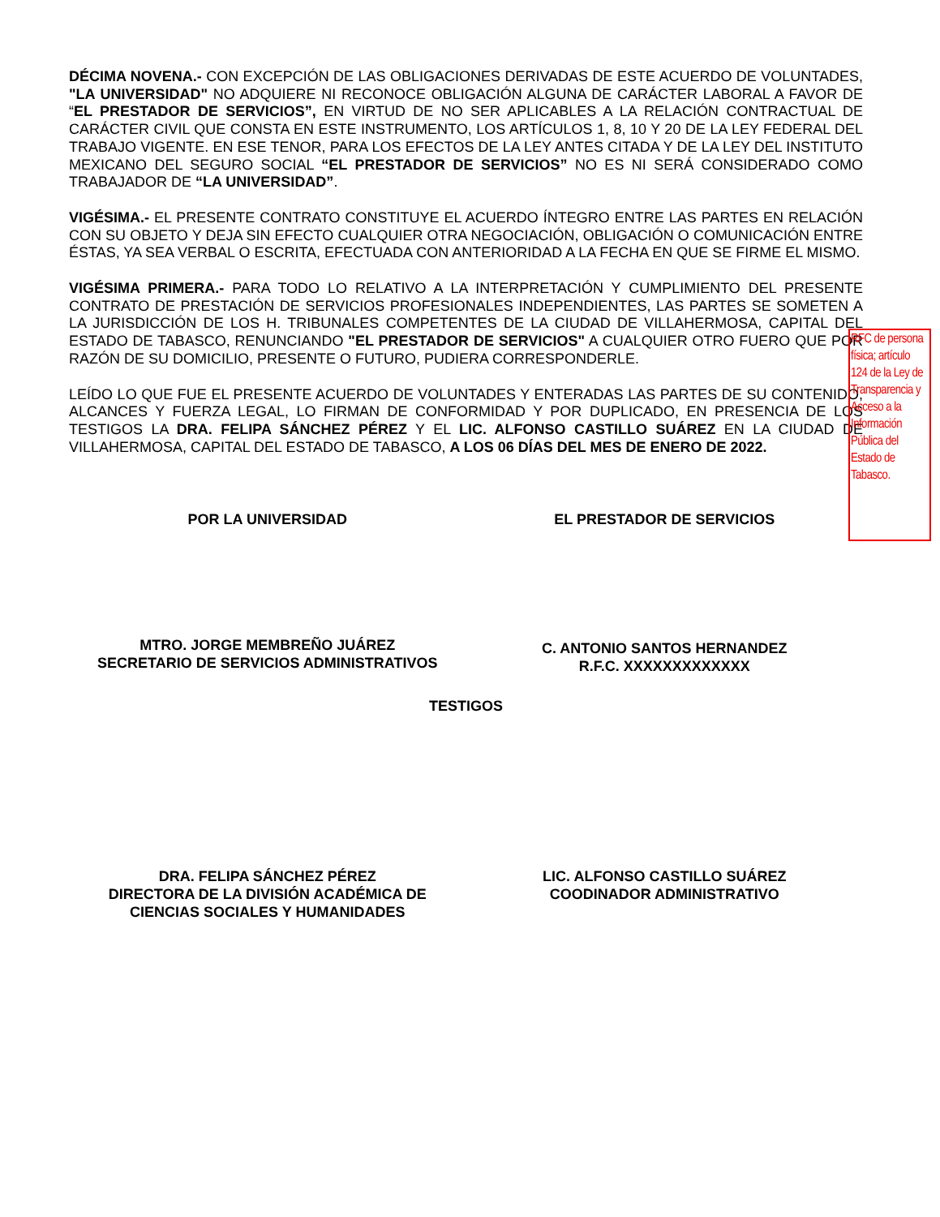DÉCIMA NOVENA.- CON EXCEPCIÓN DE LAS OBLIGACIONES DERIVADAS DE ESTE ACUERDO DE VOLUNTADES, "LA UNIVERSIDAD" NO ADQUIERE NI RECONOCE OBLIGACIÓN ALGUNA DE CARÁCTER LABORAL A FAVOR DE “EL PRESTADOR DE SERVICIOS”, EN VIRTUD DE NO SER APLICABLES A LA RELACIÓN CONTRACTUAL DE CARÁCTER CIVIL QUE CONSTA EN ESTE INSTRUMENTO, LOS ARTÍCULOS 1, 8, 10 Y 20 DE LA LEY FEDERAL DEL TRABAJO VIGENTE. EN ESE TENOR, PARA LOS EFECTOS DE LA LEY ANTES CITADA Y DE LA LEY DEL INSTITUTO MEXICANO DEL SEGURO SOCIAL “EL PRESTADOR DE SERVICIOS” NO ES NI SERÁ CONSIDERADO COMO TRABAJADOR DE “LA UNIVERSIDAD”.
VIGÉSIMA.- EL PRESENTE CONTRATO CONSTITUYE EL ACUERDO ÍNTEGRO ENTRE LAS PARTES EN RELACIÓN CON SU OBJETO Y DEJA SIN EFECTO CUALQUIER OTRA NEGOCIACIÓN, OBLIGACIÓN O COMUNICACIÓN ENTRE ÉSTAS, YA SEA VERBAL O ESCRITA, EFECTUADA CON ANTERIORIDAD A LA FECHA EN QUE SE FIRME EL MISMO.
VIGÉSIMA PRIMERA.- PARA TODO LO RELATIVO A LA INTERPRETACIÓN Y CUMPLIMIENTO DEL PRESENTE CONTRATO DE PRESTACIÓN DE SERVICIOS PROFESIONALES INDEPENDIENTES, LAS PARTES SE SOMETEN A LA JURISDICCIÓN DE LOS H. TRIBUNALES COMPETENTES DE LA CIUDAD DE VILLAHERMOSA, CAPITAL DEL ESTADO DE TABASCO, RENUNCIANDO "EL PRESTADOR DE SERVICIOS" A CUALQUIER OTRO FUERO QUE POR RAZÓN DE SU DOMICILIO, PRESENTE O FUTURO, PUDIERA CORRESPONDERLE.
LEÍDO LO QUE FUE EL PRESENTE ACUERDO DE VOLUNTADES Y ENTERADAS LAS PARTES DE SU CONTENIDO, ALCANCES Y FUERZA LEGAL, LO FIRMAN DE CONFORMIDAD Y POR DUPLICADO, EN PRESENCIA DE LOS TESTIGOS LA DRA. FELIPA SÁNCHEZ PÉREZ Y EL LIC. ALFONSO CASTILLO SUÁREZ EN LA CIUDAD DE VILLAHERMOSA, CAPITAL DEL ESTADO DE TABASCO, A LOS 06 DÍAS DEL MES DE ENERO DE 2022.
POR LA UNIVERSIDAD EL PRESTADOR DE SERVICIOS
MTRO. JORGE MEMBREÑO JUÁREZ
SECRETARIO DE SERVICIOS ADMINISTRATIVOS
C. ANTONIO SANTOS HERNANDEZ
R.F.C. XXXXXXXXXXXXX
TESTIGOS
DRA. FELIPA SÁNCHEZ PÉREZ
DIRECTORA DE LA DIVISIÓN ACADÉMICA DE
CIENCIAS SOCIALES Y HUMANIDADES
LIC. ALFONSO CASTILLO SUÁREZ
COODINADOR ADMINISTRATIVO
RFC de persona física; artículo 124 de la Ley de Transparencia y Acceso a la Información Pública del Estado de Tabasco.